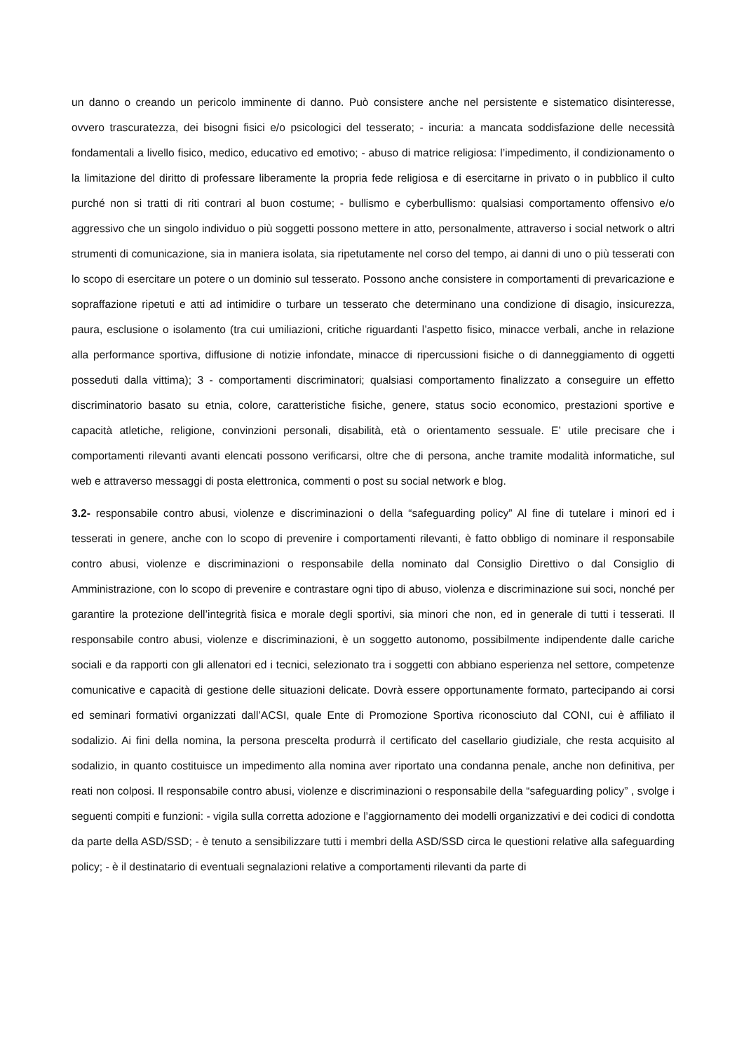un danno o creando un pericolo imminente di danno. Può consistere anche nel persistente e sistematico disinteresse, ovvero trascuratezza, dei bisogni fisici e/o psicologici del tesserato; - incuria: a mancata soddisfazione delle necessità fondamentali a livello fisico, medico, educativo ed emotivo; - abuso di matrice religiosa: l’impedimento, il condizionamento o la limitazione del diritto di professare liberamente la propria fede religiosa e di esercitarne in privato o in pubblico il culto purché non si tratti di riti contrari al buon costume; - bullismo e cyberbullismo: qualsiasi comportamento offensivo e/o aggressivo che un singolo individuo o più soggetti possono mettere in atto, personalmente, attraverso i social network o altri strumenti di comunicazione, sia in maniera isolata, sia ripetutamente nel corso del tempo, ai danni di uno o più tesserati con lo scopo di esercitare un potere o un dominio sul tesserato. Possono anche consistere in comportamenti di prevaricazione e sopraffazione ripetuti e atti ad intimidire o turbare un tesserato che determinano una condizione di disagio, insicurezza, paura, esclusione o isolamento (tra cui umiliazioni, critiche riguardanti l’aspetto fisico, minacce verbali, anche in relazione alla performance sportiva, diffusione di notizie infondate, minacce di ripercussioni fisiche o di danneggiamento di oggetti posseduti dalla vittima); 3 - comportamenti discriminatori; qualsiasi comportamento finalizzato a conseguire un effetto discriminatorio basato su etnia, colore, caratteristiche fisiche, genere, status socio economico, prestazioni sportive e capacità atletiche, religione, convinzioni personali, disabilità, età o orientamento sessuale. E’ utile precisare che i comportamenti rilevanti avanti elencati possono verificarsi, oltre che di persona, anche tramite modalità informatiche, sul web e attraverso messaggi di posta elettronica, commenti o post su social network e blog.
3.2- responsabile contro abusi, violenze e discriminazioni o della “safeguarding policy” Al fine di tutelare i minori ed i tesserati in genere, anche con lo scopo di prevenire i comportamenti rilevanti, è fatto obbligo di nominare il responsabile contro abusi, violenze e discriminazioni o responsabile della nominato dal Consiglio Direttivo o dal Consiglio di Amministrazione, con lo scopo di prevenire e contrastare ogni tipo di abuso, violenza e discriminazione sui soci, nonché per garantire la protezione dell’integrità fisica e morale degli sportivi, sia minori che non, ed in generale di tutti i tesserati. Il responsabile contro abusi, violenze e discriminazioni, è un soggetto autonomo, possibilmente indipendente dalle cariche sociali e da rapporti con gli allenatori ed i tecnici, selezionato tra i soggetti con abbiano esperienza nel settore, competenze comunicative e capacità di gestione delle situazioni delicate. Dovrà essere opportunamente formato, partecipando ai corsi ed seminari formativi organizzati dall’ACSI, quale Ente di Promozione Sportiva riconosciuto dal CONI, cui è affiliato il sodalizio. Ai fini della nomina, la persona prescelta produrrà il certificato del casellario giudiziale, che resta acquisito al sodalizio, in quanto costituisce un impedimento alla nomina aver riportato una condanna penale, anche non definitiva, per reati non colposi. Il responsabile contro abusi, violenze e discriminazioni o responsabile della “safeguarding policy” , svolge i seguenti compiti e funzioni: - vigila sulla corretta adozione e l’aggiornamento dei modelli organizzativi e dei codici di condotta da parte della ASD/SSD; - è tenuto a sensibilizzare tutti i membri della ASD/SSD circa le questioni relative alla safeguarding policy; - è il destinatario di eventuali segnalazioni relative a comportamenti rilevanti da parte di